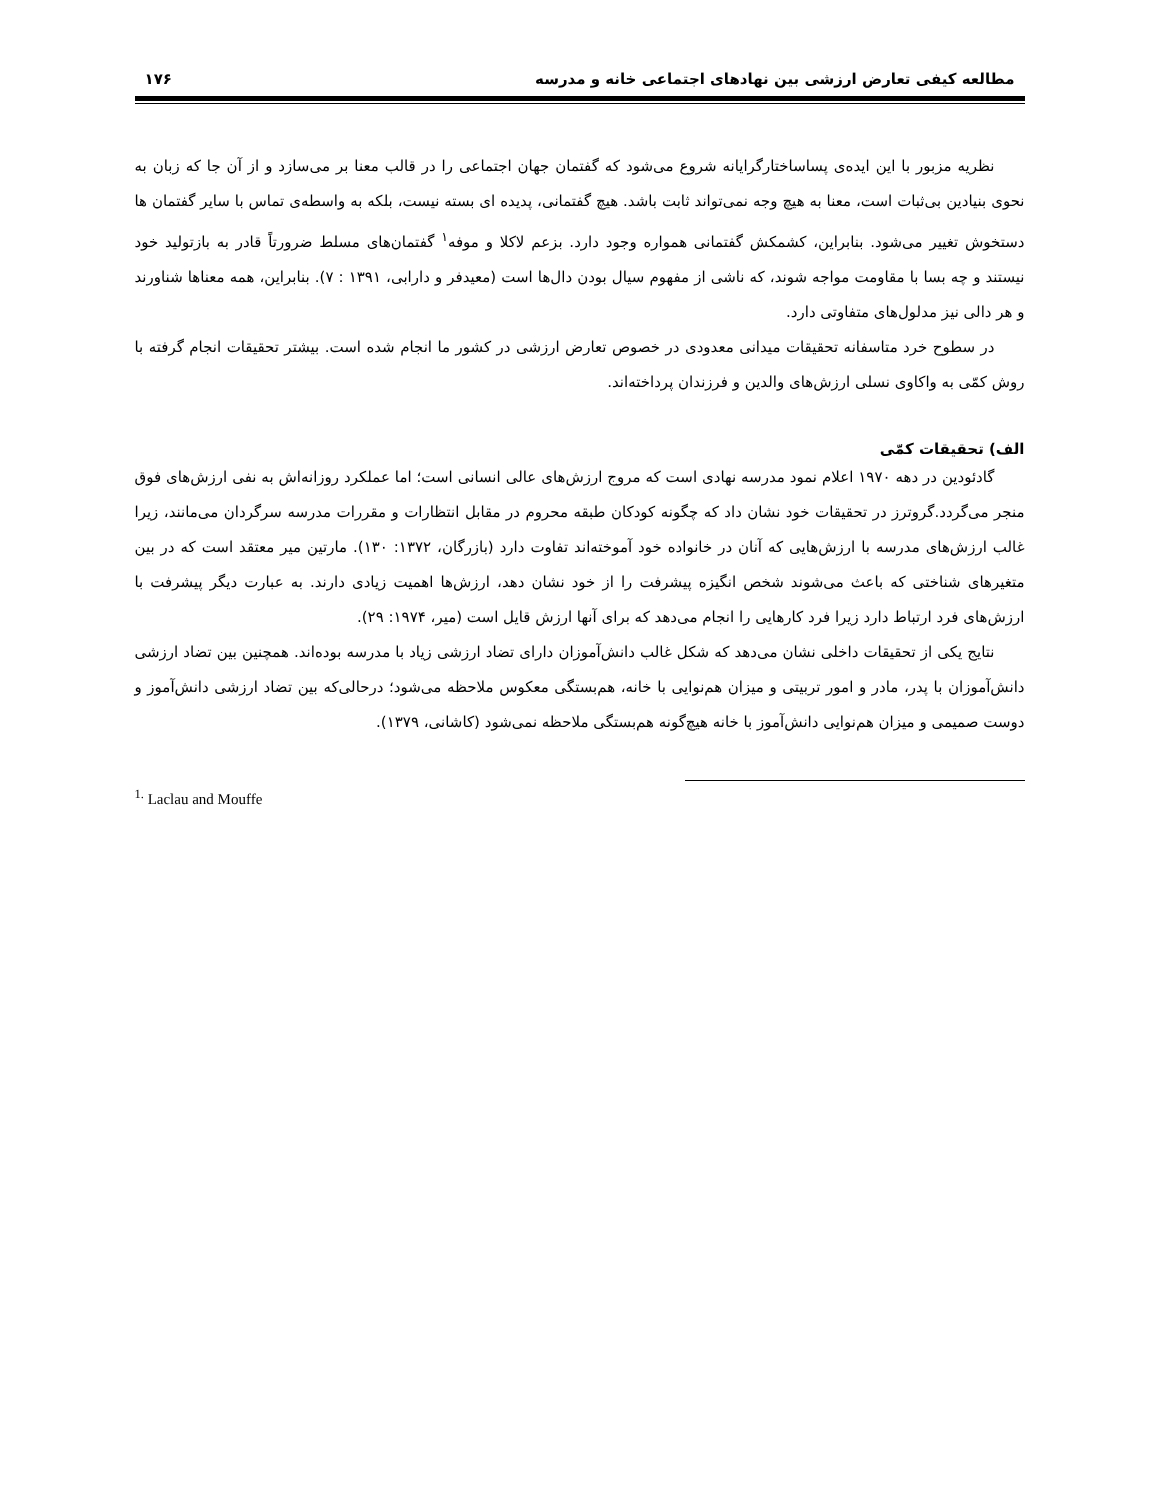مطالعه کیفی تعارض ارزشی بین نهادهای اجتماعی خانه و مدرسه ۱۷۶
نظریه مزبور با این ایده‌ی پساساختارگرایانه شروع می‌شود که گفتمان جهان اجتماعی را در قالب معنا بر می‌سازد و از آن جا که زبان به نحوی بنیادین بی‌ثبات است، معنا به هیچ وجه نمی‌تواند ثابت باشد. هیچ گفتمانی، پدیده ای بسته نیست، بلکه به واسطه‌ی تماس با سایر گفتمان ها دستخوش تغییر می‌شود. بنابراین، کشمکش گفتمانی همواره وجود دارد. بزعم لاکلا و موفه<sup>۱</sup> گفتمان‌های مسلط ضرورتاً قادر به بازتولید خود نیستند و چه بسا با مقاومت مواجه شوند، که ناشی از مفهوم سیال بودن دال‌ها است (معیدفر و دارابی، ۱۳۹۱ : ۷). بنابراین، همه معناها شناورند و هر دالی نیز مدلول‌های متفاوتی دارد.
در سطوح خرد متاسفانه تحقیقات میدانی معدودی در خصوص تعارض ارزشی در کشور ما انجام شده است. بیشتر تحقیقات انجام گرفته با روش کمّی به واکاوی نسلی ارزش‌های والدین و فرزندان پرداخته‌اند.
الف) تحقیقات کمّی
گادئودین در دهه ۱۹۷۰ اعلام نمود مدرسه نهادی است که مروج ارزش‌های عالی انسانی است؛ اما عملکرد روزانه‌اش به نفی ارزش‌های فوق منجر می‌گردد.گروترز در تحقیقات خود نشان داد که چگونه کودکان طبقه محروم در مقابل انتظارات و مقررات مدرسه سرگردان می‌مانند، زیرا غالب ارزش‌های مدرسه با ارزش‌هایی که آنان در خانواده خود آموخته‌اند تفاوت دارد (بازرگان، ۱۳۷۲: ۱۳۰). مارتین میر معتقد است که در بین متغیرهای شناختی که باعث می‌شوند شخص انگیزه پیشرفت را از خود نشان دهد، ارزش‌ها اهمیت زیادی دارند. به عبارت دیگر پیشرفت با ارزش‌های فرد ارتباط دارد زیرا فرد کارهایی را انجام می‌دهد که برای آنها ارزش قایل است (میر، ۱۹۷۴: ۲۹).
نتایج یکی از تحقیقات داخلی نشان می‌دهد که شکل غالب دانش‌آموزان دارای تضاد ارزشی زیاد با مدرسه بوده‌اند. همچنین بین تضاد ارزشی دانش‌آموزان با پدر، مادر و امور تربیتی و میزان هم‌نوایی با خانه، هم‌بستگی معکوس ملاحظه می‌شود؛ درحالی‌که بین تضاد ارزشی دانش‌آموز و دوست صمیمی و میزان هم‌نوایی دانش‌آموز با خانه هیچ‌گونه هم‌بستگی ملاحظه نمی‌شود (کاشانی، ۱۳۷۹).
<sup>1.</sup> Laclau and Mouffe